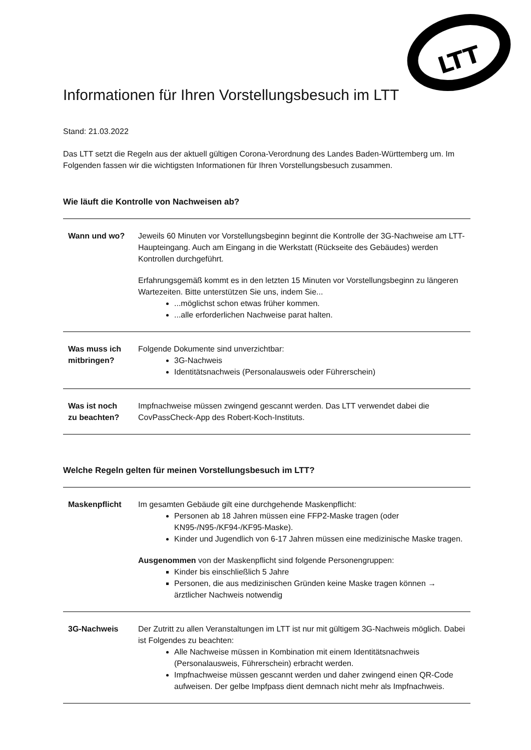LTT
Informationen für Ihren Vorstellungsbesuch im LTT
Stand: 21.03.2022
Das LTT setzt die Regeln aus der aktuell gültigen Corona-Verordnung des Landes Baden-Württemberg um. Im Folgenden fassen wir die wichtigsten Informationen für Ihren Vorstellungsbesuch zusammen.
Wie läuft die Kontrolle von Nachweisen ab?
| Wann und wo? | Jeweils 60 Minuten vor Vorstellungsbeginn beginnt die Kontrolle der 3G-Nachweise am LTT-Haupteingang. Auch am Eingang in die Werkstatt (Rückseite des Gebäudes) werden Kontrollen durchgeführt. Erfahrungsgemäß kommt es in den letzten 15 Minuten vor Vorstellungsbeginn zu längeren Wartezeiten. Bitte unterstützen Sie uns, indem Sie... ...möglichst schon etwas früher kommen. ...alle erforderlichen Nachweise parat halten. |
| Was muss ich mitbringen? | Folgende Dokumente sind unverzichtbar: 3G-Nachweis Identitätsnachweis (Personalausweis oder Führerschein) |
| Was ist noch zu beachten? | Impfnachweise müssen zwingend gescannt werden. Das LTT verwendet dabei die CovPassCheck-App des Robert-Koch-Instituts. |
Welche Regeln gelten für meinen Vorstellungsbesuch im LTT?
| Maskenpflicht | Im gesamten Gebäude gilt eine durchgehende Maskenpflicht: Personen ab 18 Jahren müssen eine FFP2-Maske tragen (oder KN95-/N95-/KF94-/KF95-Maske). Kinder und Jugendlich von 6-17 Jahren müssen eine medizinische Maske tragen. Ausgenommen von der Maskenpflicht sind folgende Personengruppen: Kinder bis einschließlich 5 Jahre Personen, die aus medizinischen Gründen keine Maske tragen können → ärztlicher Nachweis notwendig |
| 3G-Nachweis | Der Zutritt zu allen Veranstaltungen im LTT ist nur mit gültigem 3G-Nachweis möglich. Dabei ist Folgendes zu beachten: Alle Nachweise müssen in Kombination mit einem Identitätsnachweis (Personalausweis, Führerschein) erbracht werden. Impfnachweise müssen gescannt werden und daher zwingend einen QR-Code aufweisen. Der gelbe Impfpass dient demnach nicht mehr als Impfnachweis. |